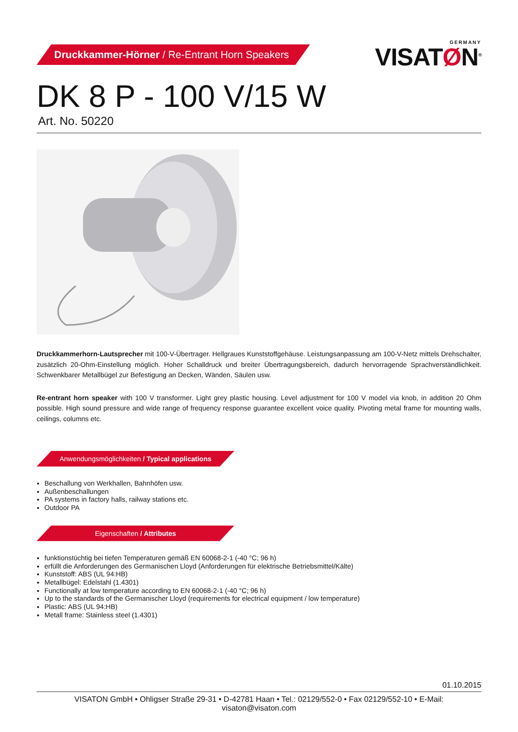Druckkammer-Hörner / Re-Entrant Horn Speakers
GERMANY
VISATØN<sup>®</sup>
DK 8 P - 100 V/15 W
Art. No. 50220
Druckkammerhorn-Lautsprecher mit 100-V-Übertrager. Hellgraues Kunststoffgehäuse. Leistungsanpassung am 100-V-Netz mittels Drehschalter, zusätzlich 20-Ohm-Einstellung möglich. Hoher Schalldruck und breiter Übertragungsbereich, dadurch hervorragende Sprachverständlichkeit. Schwenkbarer Metallbügel zur Befestigung an Decken, Wänden, Säulen usw.
Re-entrant horn speaker with 100 V transformer. Light grey plastic housing. Level adjustment for 100 V model via knob, in addition 20 Ohm possible. High sound pressure and wide range of frequency response guarantee excellent voice quality. Pivoting metal frame for mounting walls, ceilings, columns etc.
Anwendungsmöglichkeiten / Typical applications
Beschallung von Werkhallen, Bahnhöfen usw.
Außenbeschallungen
PA systems in factory halls, railway stations etc.
Outdoor PA
Eigenschaften / Attributes
funktionstüchtig bei tiefen Temperaturen gemäß EN 60068-2-1 (-40 °C; 96 h)
erfüllt die Anforderungen des Germanischen Lloyd (Anforderungen für elektrische Betriebsmittel/Kälte)
Kunststoff: ABS (UL 94:HB)
Metallbügel: Edelstahl (1.4301)
Functionally at low temperature according to EN 60068-2-1 (-40 °C; 96 h)
Up to the standards of the Germanischer Lloyd (requirements for electrical equipment / low temperature)
Plastic: ABS (UL 94:HB)
Metall frame: Stainless steel (1.4301)
01.10.2015
VISATON GmbH • Ohligser Straße 29-31 • D-42781 Haan • Tel.: 02129/552-0 • Fax 02129/552-10 • E-Mail: visaton@visaton.com